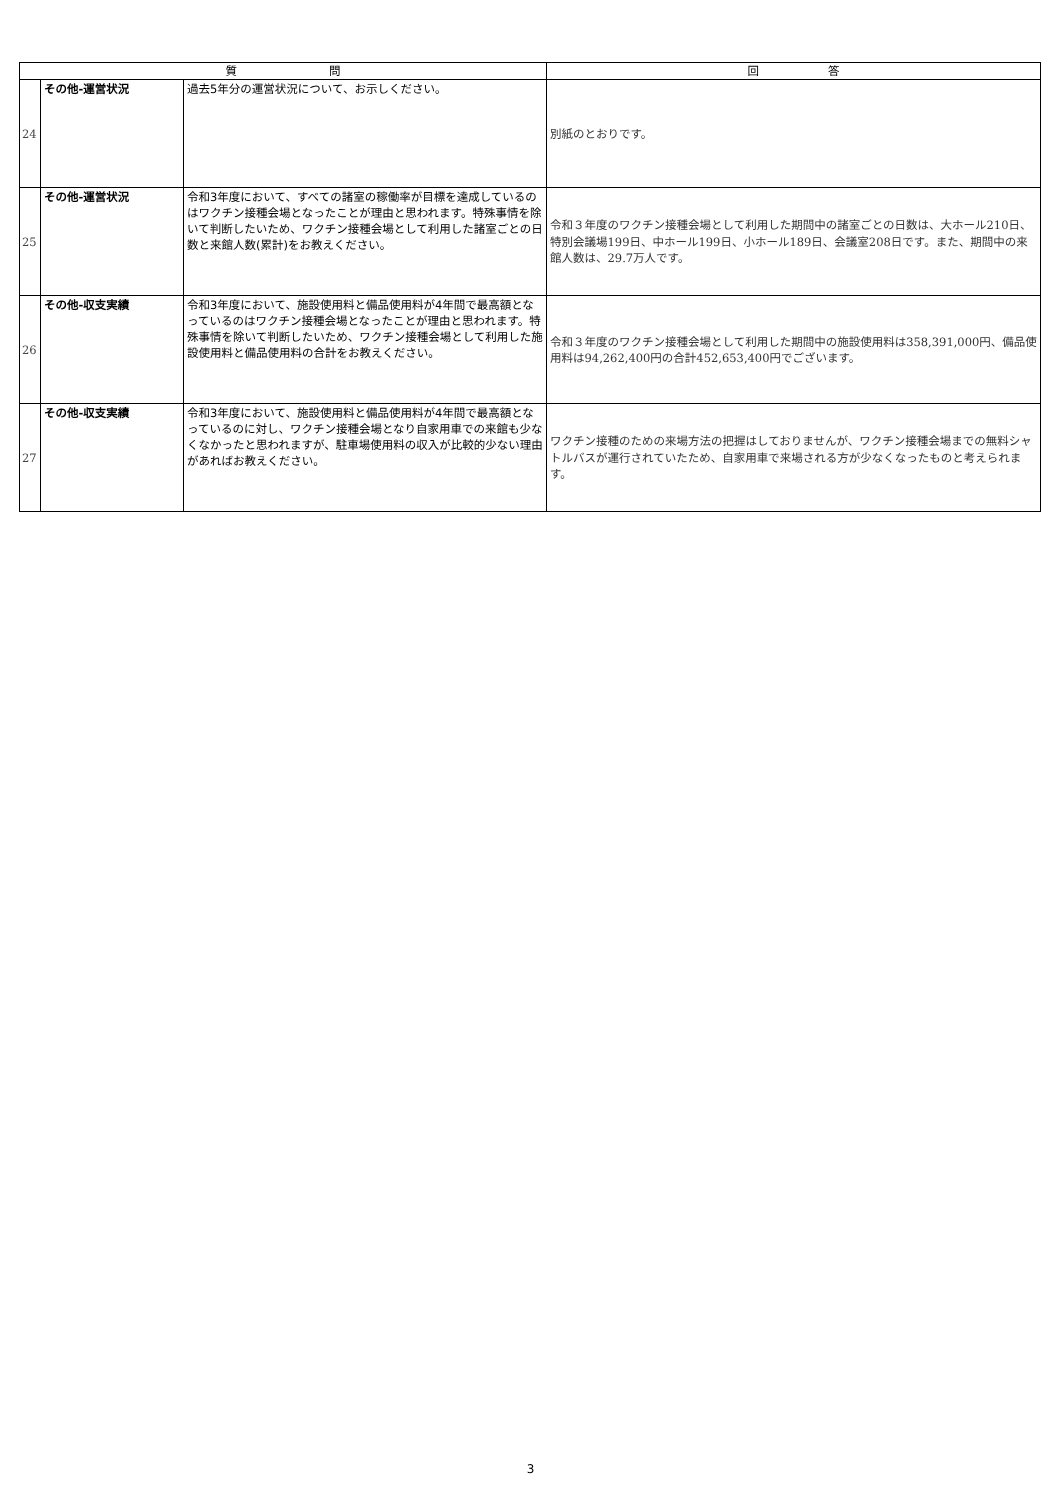| 質 問 | | | 回 答 |
| --- | --- | --- | --- |
| 24 | その他-運営状況 | 過去5年分の運営状況について、お示しください。 | 別紙のとおりです。 |
| 25 | その他-運営状況 | 令和3年度において、すべての諸室の稼働率が目標を達成しているのはワクチン接種会場となったことが理由と思われます。特殊事情を除いて判断したいため、ワクチン接種会場として利用した諸室ごとの日数と来館人数(累計)をお教えください。 | 令和３年度のワクチン接種会場として利用した期間中の諸室ごとの日数は、大ホール210日、特別会議場199日、中ホール199日、小ホール189日、会議室208日です。また、期間中の来館人数は、29.7万人です。 |
| 26 | その他-収支実績 | 令和3年度において、施設使用料と備品使用料が4年間で最高額となっているのはワクチン接種会場となったことが理由と思われます。特殊事情を除いて判断したいため、ワクチン接種会場として利用した施設使用料と備品使用料の合計をお教えください。 | 令和３年度のワクチン接種会場として利用した期間中の施設使用料は358,391,000円、備品使用料は94,262,400円の合計452,653,400円でございます。 |
| 27 | その他-収支実績 | 令和3年度において、施設使用料と備品使用料が4年間で最高額となっているのに対し、ワクチン接種会場となり自家用車での来館も少なくなかったと思われますが、駐車場使用料の収入が比較的少ない理由があればお教えください。 | ワクチン接種のための来場方法の把握はしておりませんが、ワクチン接種会場までの無料シャトルバスが運行されていたため、自家用車で来場される方が少なくなったものと考えられます。 |
3